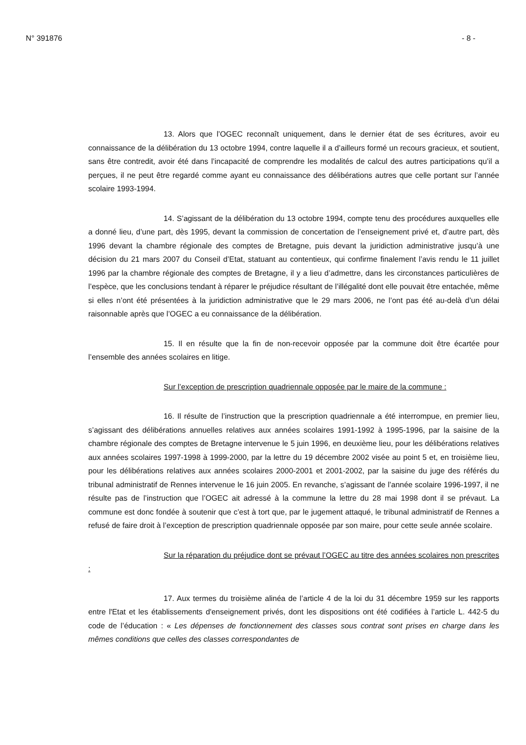N° 391876 - 8 -
13. Alors que l’OGEC reconnaît uniquement, dans le dernier état de ses écritures, avoir eu connaissance de la délibération du 13 octobre 1994, contre laquelle il a d’ailleurs formé un recours gracieux, et soutient, sans être contredit, avoir été dans l’incapacité de comprendre les modalités de calcul des autres participations qu’il a perçues, il ne peut être regardé comme ayant eu connaissance des délibérations autres que celle portant sur l’année scolaire 1993-1994.
14. S’agissant de la délibération du 13 octobre 1994, compte tenu des procédures auxquelles elle a donné lieu, d’une part, dès 1995, devant la commission de concertation de l’enseignement privé et, d’autre part, dès 1996 devant la chambre régionale des comptes de Bretagne, puis devant la juridiction administrative jusqu’à une décision du 21 mars 2007 du Conseil d’Etat, statuant au contentieux, qui confirme finalement l’avis rendu le 11 juillet 1996 par la chambre régionale des comptes de Bretagne, il y a lieu d’admettre, dans les circonstances particulières de l’espèce, que les conclusions tendant à réparer le préjudice résultant de l’illégalité dont elle pouvait être entachée, même si elles n’ont été présentées à la juridiction administrative que le 29 mars 2006, ne l’ont pas été au-delà d’un délai raisonnable après que l’OGEC a eu connaissance de la délibération.
15. Il en résulte que la fin de non-recevoir opposée par la commune doit être écartée pour l’ensemble des années scolaires en litige.
Sur l’exception de prescription quadriennale opposée par le maire de la commune :
16. Il résulte de l’instruction que la prescription quadriennale a été interrompue, en premier lieu, s’agissant des délibérations annuelles relatives aux années scolaires 1991-1992 à 1995-1996, par la saisine de la chambre régionale des comptes de Bretagne intervenue le 5 juin 1996, en deuxième lieu, pour les délibérations relatives aux années scolaires 1997-1998 à 1999-2000, par la lettre du 19 décembre 2002 visée au point 5 et, en troisième lieu, pour les délibérations relatives aux années scolaires 2000-2001 et 2001-2002, par la saisine du juge des référés du tribunal administratif de Rennes intervenue le 16 juin 2005. En revanche, s’agissant de l’année scolaire 1996-1997, il ne résulte pas de l’instruction que l’OGEC ait adressé à la commune la lettre du 28 mai 1998 dont il se prévaut. La commune est donc fondée à soutenir que c’est à tort que, par le jugement attaqué, le tribunal administratif de Rennes a refusé de faire droit à l’exception de prescription quadriennale opposée par son maire, pour cette seule année scolaire.
Sur la réparation du préjudice dont se prévaut l’OGEC au titre des années scolaires non prescrites :
17. Aux termes du troisième alinéa de l’article 4 de la loi du 31 décembre 1959 sur les rapports entre l'Etat et les établissements d'enseignement privés, dont les dispositions ont été codifiées à l’article L. 442-5 du code de l’éducation : « Les dépenses de fonctionnement des classes sous contrat sont prises en charge dans les mêmes conditions que celles des classes correspondantes de